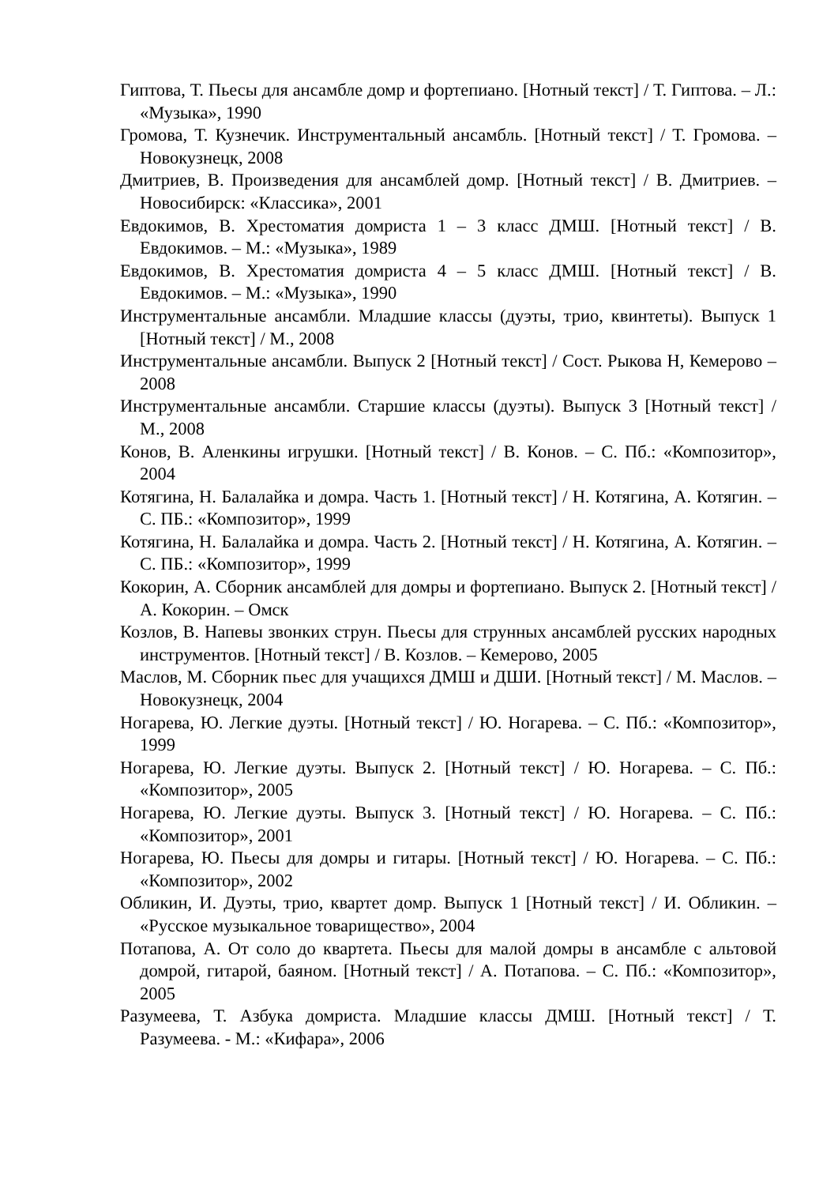Гиптова, Т. Пьесы для ансамбле домр и фортепиано. [Нотный текст] / Т. Гиптова. – Л.: «Музыка», 1990
Громова, Т. Кузнечик. Инструментальный ансамбль. [Нотный текст] / Т. Громова. – Новокузнецк, 2008
Дмитриев, В. Произведения для ансамблей домр. [Нотный текст] / В. Дмитриев. – Новосибирск: «Классика», 2001
Евдокимов, В. Хрестоматия домриста 1 – 3 класс ДМШ. [Нотный текст] / В. Евдокимов. – М.: «Музыка», 1989
Евдокимов, В. Хрестоматия домриста 4 – 5 класс ДМШ. [Нотный текст] / В. Евдокимов. – М.: «Музыка», 1990
Инструментальные ансамбли. Младшие классы (дуэты, трио, квинтеты). Выпуск 1 [Нотный текст] / М., 2008
Инструментальные ансамбли. Выпуск 2 [Нотный текст] / Сост. Рыкова Н, Кемерово – 2008
Инструментальные ансамбли. Старшие классы (дуэты). Выпуск 3 [Нотный текст] / М., 2008
Конов, В. Аленкины игрушки. [Нотный текст] / В. Конов. – С. Пб.: «Композитор», 2004
Котягина, Н. Балалайка и домра. Часть 1. [Нотный текст] / Н. Котягина, А. Котягин. – С. ПБ.: «Композитор», 1999
Котягина, Н. Балалайка и домра. Часть 2. [Нотный текст] / Н. Котягина, А. Котягин. – С. ПБ.: «Композитор», 1999
Кокорин, А. Сборник ансамблей для домры и фортепиано. Выпуск 2. [Нотный текст] / А. Кокорин. – Омск
Козлов, В. Напевы звонких струн. Пьесы для струнных ансамблей русских народных инструментов. [Нотный текст] / В. Козлов. – Кемерово, 2005
Маслов, М. Сборник пьес для учащихся ДМШ и ДШИ. [Нотный текст] / М. Маслов. – Новокузнецк, 2004
Ногарева, Ю. Легкие дуэты. [Нотный текст] / Ю. Ногарева. – С. Пб.: «Композитор», 1999
Ногарева, Ю. Легкие дуэты. Выпуск 2. [Нотный текст] / Ю. Ногарева. – С. Пб.: «Композитор», 2005
Ногарева, Ю. Легкие дуэты. Выпуск 3. [Нотный текст] / Ю. Ногарева. – С. Пб.: «Композитор», 2001
Ногарева, Ю. Пьесы для домры и гитары. [Нотный текст] / Ю. Ногарева. – С. Пб.: «Композитор», 2002
Обликин, И. Дуэты, трио, квартет домр. Выпуск 1 [Нотный текст] / И. Обликин. – «Русское музыкальное товарищество», 2004
Потапова, А. От соло до квартета. Пьесы для малой домры в ансамбле с альтовой домрой, гитарой, баяном. [Нотный текст] / А. Потапова. – С. Пб.: «Композитор», 2005
Разумеева, Т. Азбука домриста. Младшие классы ДМШ. [Нотный текст] / Т. Разумеева. - М.: «Кифара», 2006